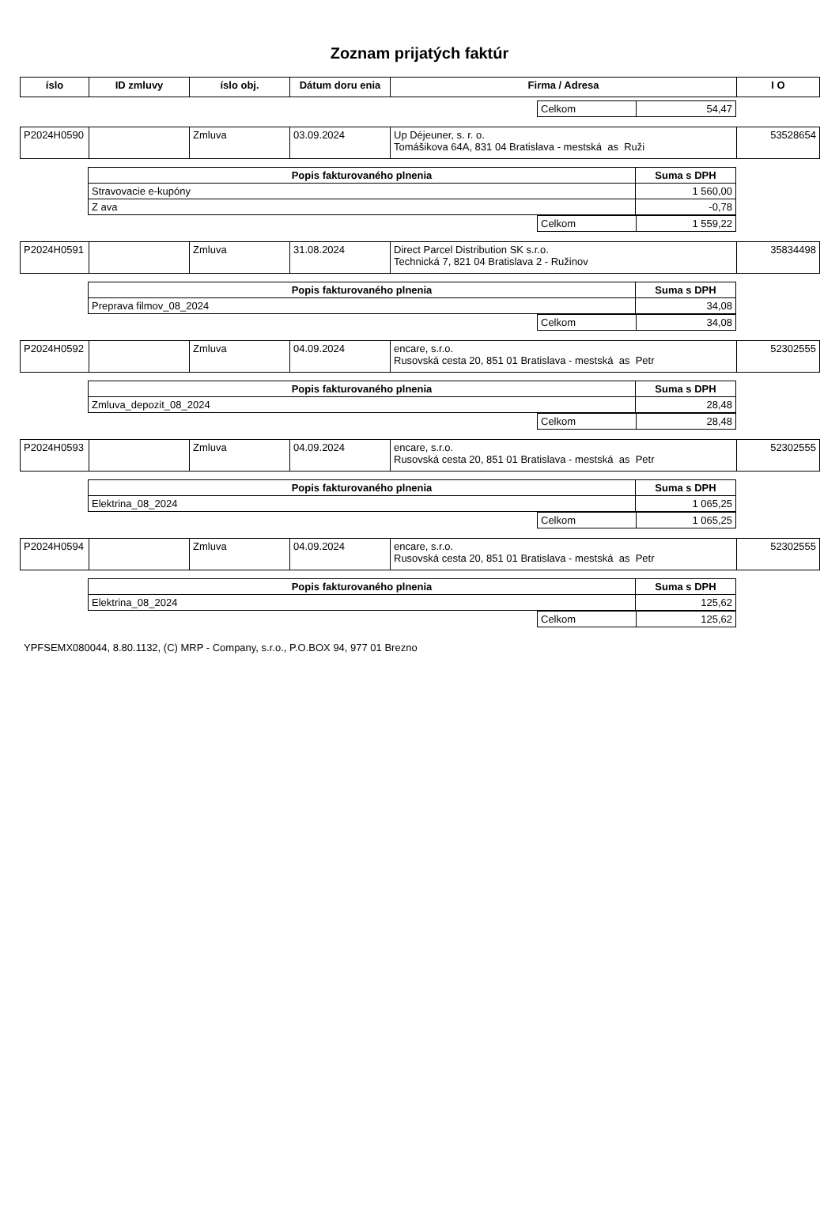Zoznam prijatých faktúr
| íslo | ID zmluvy | íslo obj. | Dátum doru enia | Firma / Adresa | I O |
| --- | --- | --- | --- | --- | --- |
| | Celkom | 54,47 |
| P2024H0590 | | Zmluva | 03.09.2024 | Up Déjeuner, s. r. o. Tomášikova 64A, 831 04 Bratislava - mestská as Ruži | 53528654 |
| Popis fakturovaného plnenia | Suma s DPH |
| --- | --- |
| Stravovacie e-kupóny | 1 560,00 |
| Z ava | -0,78 |
| | Celkom | 1 559,22 |
| P2024H0591 | | Zmluva | 31.08.2024 | Direct Parcel Distribution SK s.r.o. Technická 7, 821 04 Bratislava 2 - Ružinov | 35834498 |
| Popis fakturovaného plnenia | Suma s DPH |
| --- | --- |
| Preprava filmov_08_2024 | 34,08 |
| | Celkom | 34,08 |
| P2024H0592 | | Zmluva | 04.09.2024 | encare, s.r.o. Rusovská cesta 20, 851 01 Bratislava - mestská as Petr | 52302555 |
| Popis fakturovaného plnenia | Suma s DPH |
| --- | --- |
| Zmluva_depozit_08_2024 | 28,48 |
| | Celkom | 28,48 |
| P2024H0593 | | Zmluva | 04.09.2024 | encare, s.r.o. Rusovská cesta 20, 851 01 Bratislava - mestská as Petr | 52302555 |
| Popis fakturovaného plnenia | Suma s DPH |
| --- | --- |
| Elektrina_08_2024 | 1 065,25 |
| | Celkom | 1 065,25 |
| P2024H0594 | | Zmluva | 04.09.2024 | encare, s.r.o. Rusovská cesta 20, 851 01 Bratislava - mestská as Petr | 52302555 |
| Popis fakturovaného plnenia | Suma s DPH |
| --- | --- |
| Elektrina_08_2024 | 125,62 |
| | Celkom | 125,62 |
YPFSEMX080044, 8.80.1132, (C) MRP - Company, s.r.o., P.O.BOX 94, 977 01 Brezno